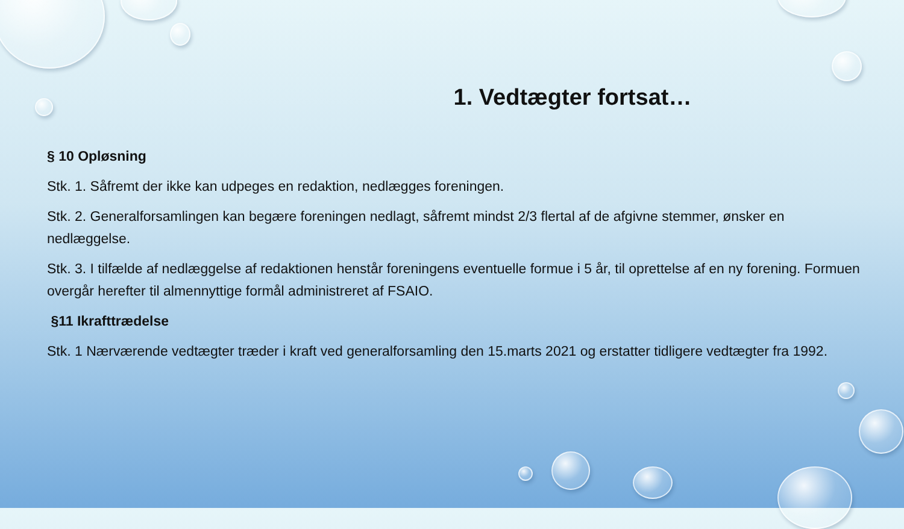1. Vedtægter fortsat…
§ 10 Opløsning
Stk. 1. Såfremt der ikke kan udpeges en redaktion, nedlægges foreningen.
Stk. 2. Generalforsamlingen kan begære foreningen nedlagt, såfremt mindst 2/3 flertal af de afgivne stemmer, ønsker en nedlæggelse.
Stk. 3. I tilfælde af nedlæggelse af redaktionen henstår foreningens eventuelle formue i 5 år, til oprettelse af en ny forening. Formuen overgår herefter til almennyttige formål administreret af FSAIO.
§11 Ikrafttrædelse
Stk. 1 Nærværende vedtægter træder i kraft ved generalforsamling den 15.marts 2021 og erstatter tidligere vedtægter fra 1992.